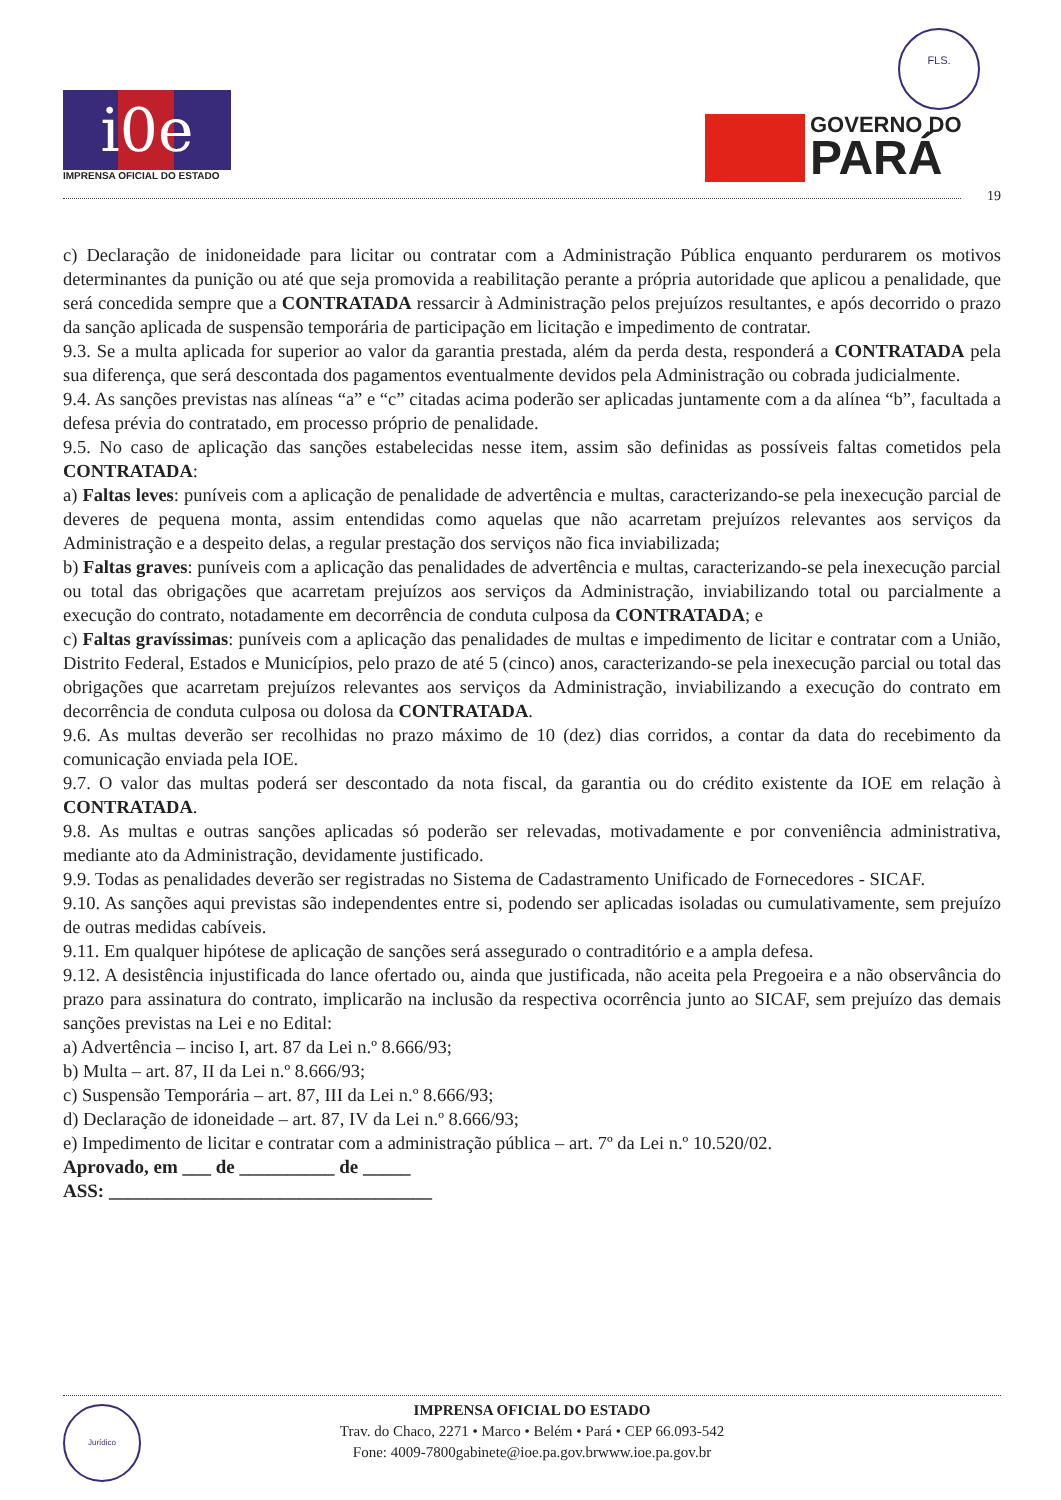i0e
IMPRENSA OFICIAL DO ESTADO
FLS.
GOVERNO DO
PARÁ
19
c) Declaração de inidoneidade para licitar ou contratar com a Administração Pública enquanto perdurarem os motivos determinantes da punição ou até que seja promovida a reabilitação perante a própria autoridade que aplicou a penalidade, que será concedida sempre que a CONTRATADA ressarcir à Administração pelos prejuízos resultantes, e após decorrido o prazo da sanção aplicada de suspensão temporária de participação em licitação e impedimento de contratar.
9.3. Se a multa aplicada for superior ao valor da garantia prestada, além da perda desta, responderá a CONTRATADA pela sua diferença, que será descontada dos pagamentos eventualmente devidos pela Administração ou cobrada judicialmente.
9.4. As sanções previstas nas alíneas “a” e “c” citadas acima poderão ser aplicadas juntamente com a da alínea “b”, facultada a defesa prévia do contratado, em processo próprio de penalidade.
9.5. No caso de aplicação das sanções estabelecidas nesse item, assim são definidas as possíveis faltas cometidos pela CONTRATADA:
a) Faltas leves: puníveis com a aplicação de penalidade de advertência e multas, caracterizando-se pela inexecução parcial de deveres de pequena monta, assim entendidas como aquelas que não acarretam prejuízos relevantes aos serviços da Administração e a despeito delas, a regular prestação dos serviços não fica inviabilizada;
b) Faltas graves: puníveis com a aplicação das penalidades de advertência e multas, caracterizando-se pela inexecução parcial ou total das obrigações que acarretam prejuízos aos serviços da Administração, inviabilizando total ou parcialmente a execução do contrato, notadamente em decorrência de conduta culposa da CONTRATADA; e
c) Faltas gravíssimas: puníveis com a aplicação das penalidades de multas e impedimento de licitar e contratar com a União, Distrito Federal, Estados e Municípios, pelo prazo de até 5 (cinco) anos, caracterizando-se pela inexecução parcial ou total das obrigações que acarretam prejuízos relevantes aos serviços da Administração, inviabilizando a execução do contrato em decorrência de conduta culposa ou dolosa da CONTRATADA.
9.6. As multas deverão ser recolhidas no prazo máximo de 10 (dez) dias corridos, a contar da data do recebimento da comunicação enviada pela IOE.
9.7. O valor das multas poderá ser descontado da nota fiscal, da garantia ou do crédito existente da IOE em relação à CONTRATADA.
9.8. As multas e outras sanções aplicadas só poderão ser relevadas, motivadamente e por conveniência administrativa, mediante ato da Administração, devidamente justificado.
9.9. Todas as penalidades deverão ser registradas no Sistema de Cadastramento Unificado de Fornecedores - SICAF.
9.10. As sanções aqui previstas são independentes entre si, podendo ser aplicadas isoladas ou cumulativamente, sem prejuízo de outras medidas cabíveis.
9.11. Em qualquer hipótese de aplicação de sanções será assegurado o contraditório e a ampla defesa.
9.12. A desistência injustificada do lance ofertado ou, ainda que justificada, não aceita pela Pregoeira e a não observância do prazo para assinatura do contrato, implicarão na inclusão da respectiva ocorrência junto ao SICAF, sem prejuízo das demais sanções previstas na Lei e no Edital:
a) Advertência – inciso I, art. 87 da Lei n.º 8.666/93;
b) Multa – art. 87, II da Lei n.º 8.666/93;
c) Suspensão Temporária – art. 87, III da Lei n.º 8.666/93;
d) Declaração de idoneidade – art. 87, IV da Lei n.º 8.666/93;
e) Impedimento de licitar e contratar com a administração pública – art. 7º da Lei n.º 10.520/02.
Aprovado, em ___ de __________ de _____
ASS: __________________________________
Jurídico
IMPRENSA OFICIAL DO ESTADO
Trav. do Chaco, 2271 • Marco • Belém • Pará • CEP 66.093-542
Fone: 4009-7800gabinete@ioe.pa.gov.brwww.ioe.pa.gov.br